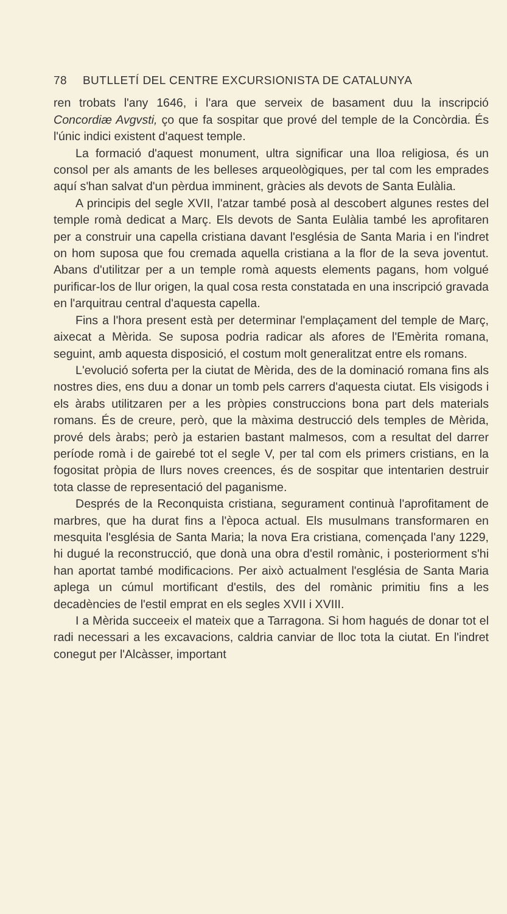78 BUTLLETÍ DEL CENTRE EXCURSIONISTA DE CATALUNYA
ren trobats l'any 1646, i l'ara que serveix de basament duu la inscripció Concordiæ Avgvsti, ço que fa sospitar que prové del temple de la Concòrdia. És l'únic indici existent d'aquest temple.
La formació d'aquest monument, ultra significar una lloa religiosa, és un consol per als amants de les belleses arqueològiques, per tal com les emprades aquí s'han salvat d'un pèrdua imminent, gràcies als devots de Santa Eulàlia.
A principis del segle XVII, l'atzar també posà al descobert algunes restes del temple romà dedicat a Març. Els devots de Santa Eulàlia també les aprofitaren per a construir una capella cristiana davant l'església de Santa Maria i en l'indret on hom suposa que fou cremada aquella cristiana a la flor de la seva joventut. Abans d'utilitzar per a un temple romà aquests elements pagans, hom volgué purificar-los de llur origen, la qual cosa resta constatada en una inscripció gravada en l'arquitrau central d'aquesta capella.
Fins a l'hora present està per determinar l'emplaçament del temple de Març, aixecat a Mèrida. Se suposa podria radicar als afores de l'Emèrita romana, seguint, amb aquesta disposició, el costum molt generalitzat entre els romans.
L'evolució soferta per la ciutat de Mèrida, des de la dominació romana fins als nostres dies, ens duu a donar un tomb pels carrers d'aquesta ciutat. Els visigods i els àrabs utilitzaren per a les pròpies construccions bona part dels materials romans. És de creure, però, que la màxima destrucció dels temples de Mèrida, prové dels àrabs; però ja estarien bastant malmesos, com a resultat del darrer període romà i de gairebé tot el segle V, per tal com els primers cristians, en la fogositat pròpia de llurs noves creences, és de sospitar que intentarien destruir tota classe de representació del paganisme.
Després de la Reconquista cristiana, segurament continuà l'aprofitament de marbres, que ha durat fins a l'època actual. Els musulmans transformaren en mesquita l'església de Santa Maria; la nova Era cristiana, començada l'any 1229, hi dugué la reconstrucció, que donà una obra d'estil romànic, i posteriorment s'hi han aportat també modificacions. Per això actualment l'església de Santa Maria aplega un cúmul mortificant d'estils, des del romànic primitiu fins a les decadències de l'estil emprat en els segles XVII i XVIII.
I a Mèrida succeeix el mateix que a Tarragona. Si hom hagués de donar tot el radi necessari a les excavacions, caldria canviar de lloc tota la ciutat. En l'indret conegut per l'Alcàsser, important